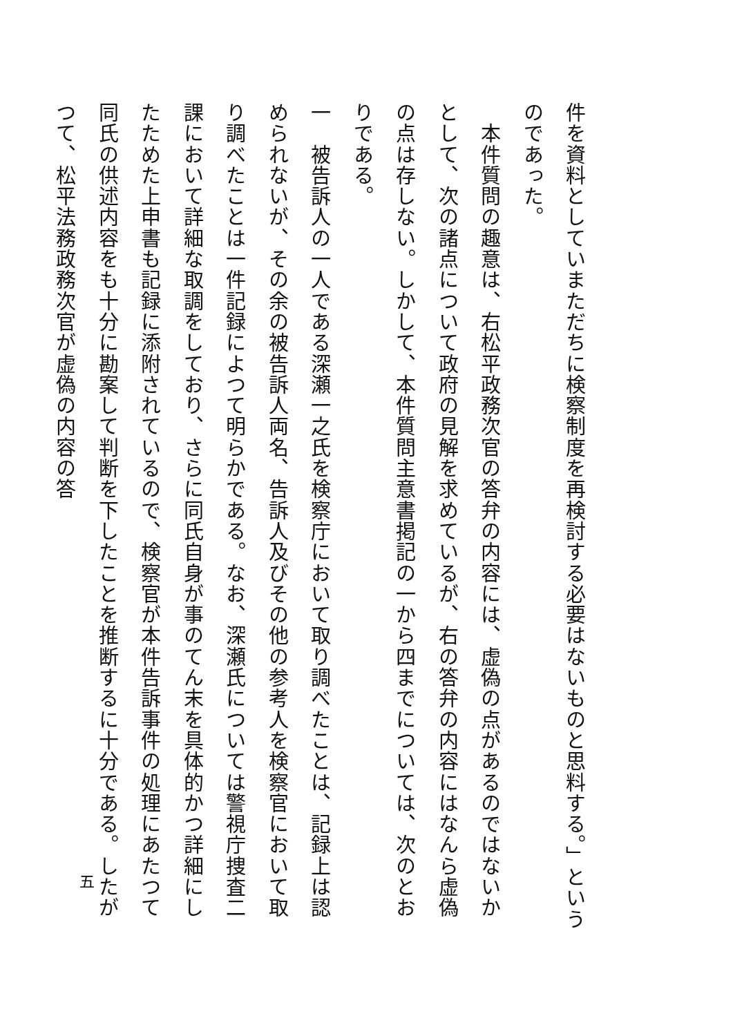件を資料としていまただちに検察制度を再検討する必要はないものと思料する。」というのであった。
　本件質問の趣意は、右松平政務次官の答弁の内容には、虚偽の点があるのではないかとして、次の諸点について政府の見解を求めているが、右の答弁の内容にはなんら虚偽の点は存しない。しかして、本件質問主意書掲記の一から四までについては、次のとおりである。
一　被告訴人の一人である深瀬一之氏を検察庁において取り調べたことは、記録上は認められないが、その余の被告訴人両名、告訴人及びその他の参考人を検察官において取り調べたことは一件記録によつて明らかである。なお、深瀬氏については警視庁捜査二課において詳細な取調をしており、さらに同氏自身が事のてん末を具体的かつ詳細にしたためた上申書も記録に添附されているので、検察官が本件告訴事件の処理にあたつて同氏の供述内容をも十分に勘案して判断を下したことを推断するに十分である。したがつて、松平法務政務次官が虚偽の内容の答
五